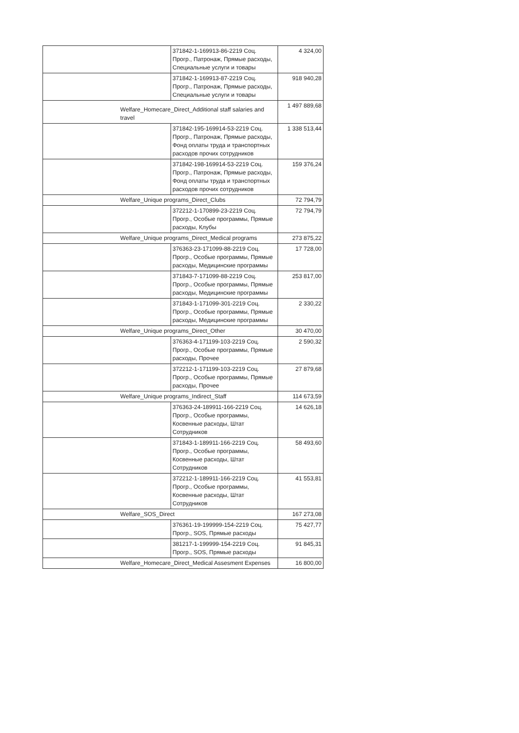| | | 371842-1-169913-86-2219 Соц. Прогр., Патронаж, Прямые расходы, Специальные услуги и товары | 4 324,00 |
| | | 371842-1-169913-87-2219 Соц. Прогр., Патронаж, Прямые расходы, Специальные услуги и товары | 918 940,28 |
| | Welfare_Homecare_Direct_Additional staff salaries and travel | | 1 497 889,68 |
| | | 371842-195-169914-53-2219 Соц. Прогр., Патронаж, Прямые расходы, Фонд оплаты труда и транспортных расходов прочих сотрудников | 1 338 513,44 |
| | | 371842-198-169914-53-2219 Соц. Прогр., Патронаж, Прямые расходы, Фонд оплаты труда и транспортных расходов прочих сотрудников | 159 376,24 |
| | Welfare_Unique programs_Direct_Clubs | | 72 794,79 |
| | | 372212-1-170899-23-2219 Соц. Прогр., Особые программы, Прямые расходы, Клубы | 72 794,79 |
| | Welfare_Unique programs_Direct_Medical programs | | 273 875,22 |
| | | 376363-23-171099-88-2219 Соц. Прогр., Особые программы, Прямые расходы, Медицинские программы | 17 728,00 |
| | | 371843-7-171099-88-2219 Соц. Прогр., Особые программы, Прямые расходы, Медицинские программы | 253 817,00 |
| | | 371843-1-171099-301-2219 Соц. Прогр., Особые программы, Прямые расходы, Медицинские программы | 2 330,22 |
| | Welfare_Unique programs_Direct_Other | | 30 470,00 |
| | | 376363-4-171199-103-2219 Соц. Прогр., Особые программы, Прямые расходы, Прочее | 2 590,32 |
| | | 372212-1-171199-103-2219 Соц. Прогр., Особые программы, Прямые расходы, Прочее | 27 879,68 |
| | Welfare_Unique programs_Indirect_Staff | | 114 673,59 |
| | | 376363-24-189911-166-2219 Соц. Прогр., Особые программы, Косвенные расходы, Штат Сотрудников | 14 626,18 |
| | | 371843-1-189911-166-2219 Соц. Прогр., Особые программы, Косвенные расходы, Штат Сотрудников | 58 493,60 |
| | | 372212-1-189911-166-2219 Соц. Прогр., Особые программы, Косвенные расходы, Штат Сотрудников | 41 553,81 |
| | Welfare_SOS_Direct | | 167 273,08 |
| | | 376361-19-199999-154-2219 Соц. Прогр., SOS, Прямые расходы | 75 427,77 |
| | | 381217-1-199999-154-2219 Соц. Прогр., SOS, Прямые расходы | 91 845,31 |
| | Welfare_Homecare_Direct_Medical Assesment Expenses | | 16 800,00 |